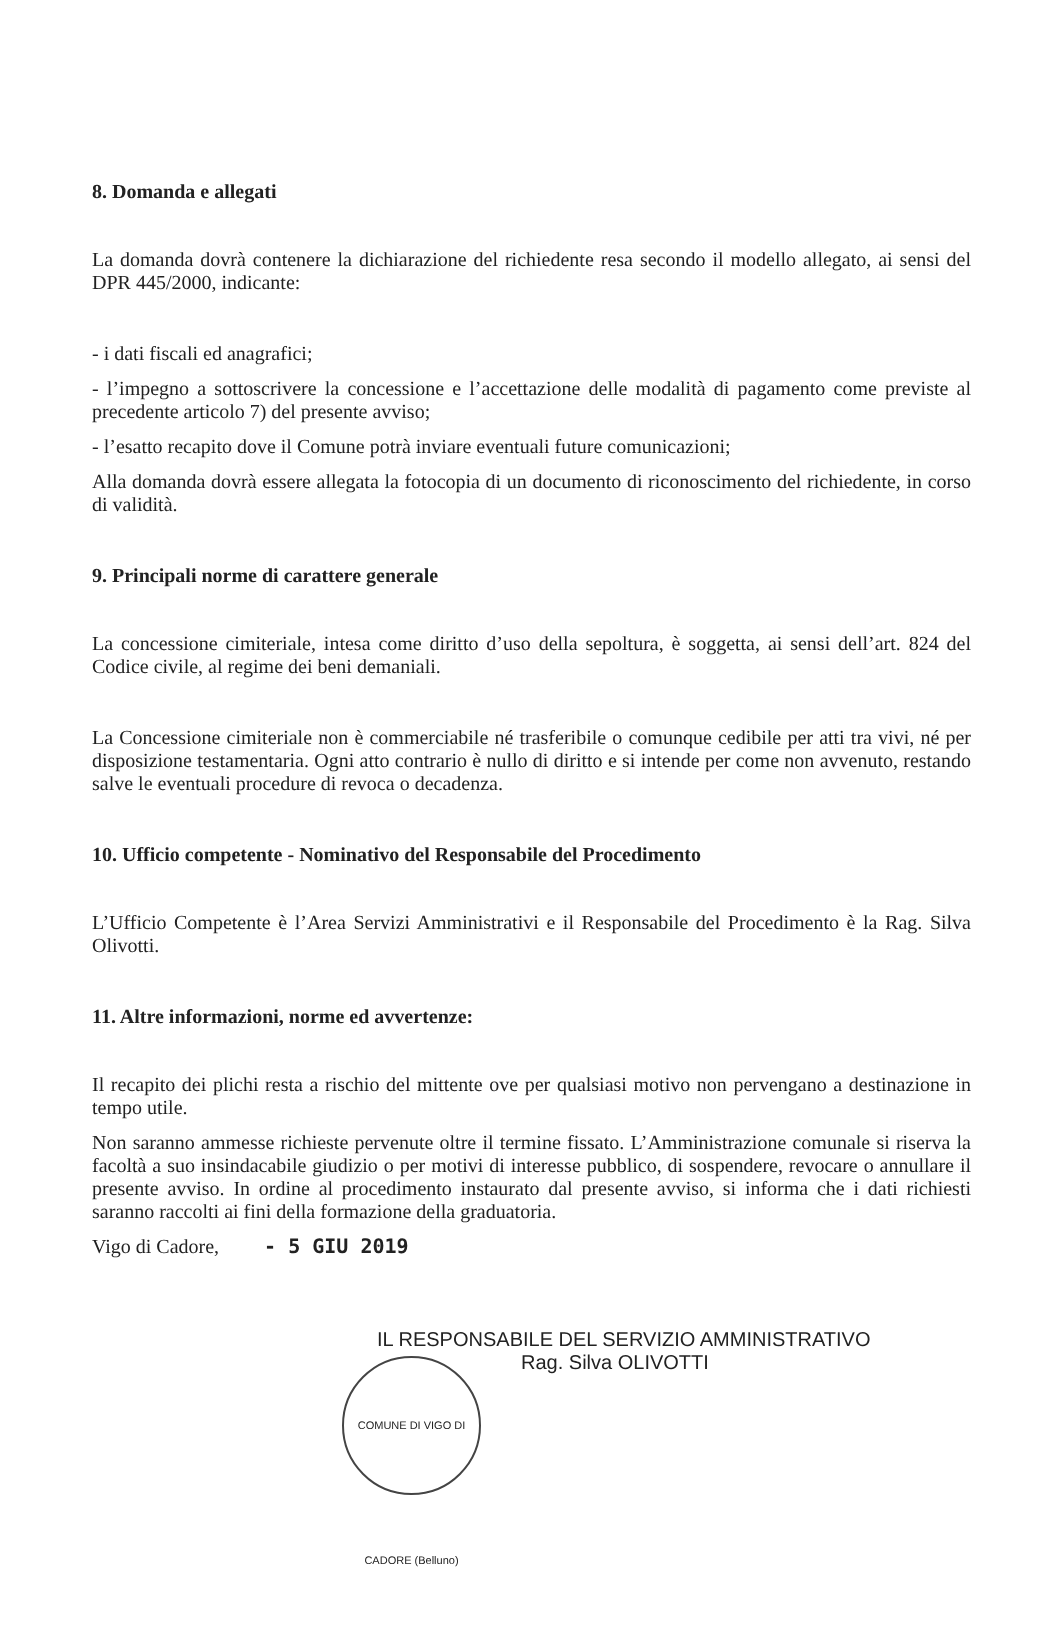8. Domanda e allegati
La domanda dovrà contenere la dichiarazione del richiedente resa secondo il modello allegato, ai sensi del DPR 445/2000, indicante:
- i dati fiscali ed anagrafici;
- l’impegno a sottoscrivere la concessione e l’accettazione delle modalità di pagamento come previste al precedente articolo 7) del presente avviso;
- l’esatto recapito dove il Comune potrà inviare eventuali future comunicazioni;
Alla domanda dovrà essere allegata la fotocopia di un documento di riconoscimento del richiedente, in corso di validità.
9. Principali norme di carattere generale
La concessione cimiteriale, intesa come diritto d’uso della sepoltura, è soggetta, ai sensi dell’art. 824 del Codice civile, al regime dei beni demaniali.
La Concessione cimiteriale non è commerciabile né trasferibile o comunque cedibile per atti tra vivi, né per disposizione testamentaria. Ogni atto contrario è nullo di diritto e si intende per come non avvenuto, restando salve le eventuali procedure di revoca o decadenza.
10. Ufficio competente - Nominativo del Responsabile del Procedimento
L’Ufficio Competente è l’Area Servizi Amministrativi e il Responsabile del Procedimento è la Rag. Silva Olivotti.
11. Altre informazioni, norme ed avvertenze:
Il recapito dei plichi resta a rischio del mittente ove per qualsiasi motivo non pervengano a destinazione in tempo utile.
Non saranno ammesse richieste pervenute oltre il termine fissato. L’Amministrazione comunale si riserva la facoltà a suo insindacabile giudizio o per motivi di interesse pubblico, di sospendere, revocare o annullare il presente avviso. In ordine al procedimento instaurato dal presente avviso, si informa che i dati richiesti saranno raccolti ai fini della formazione della graduatoria.
Vigo di Cadore, - 5 GIU 2019
IL RESPONSABILE DEL SERVIZIO AMMINISTRATIVO
COMUNE DI VIGO DI CADORE (Belluno)
Rag. Silva OLIVOTTI